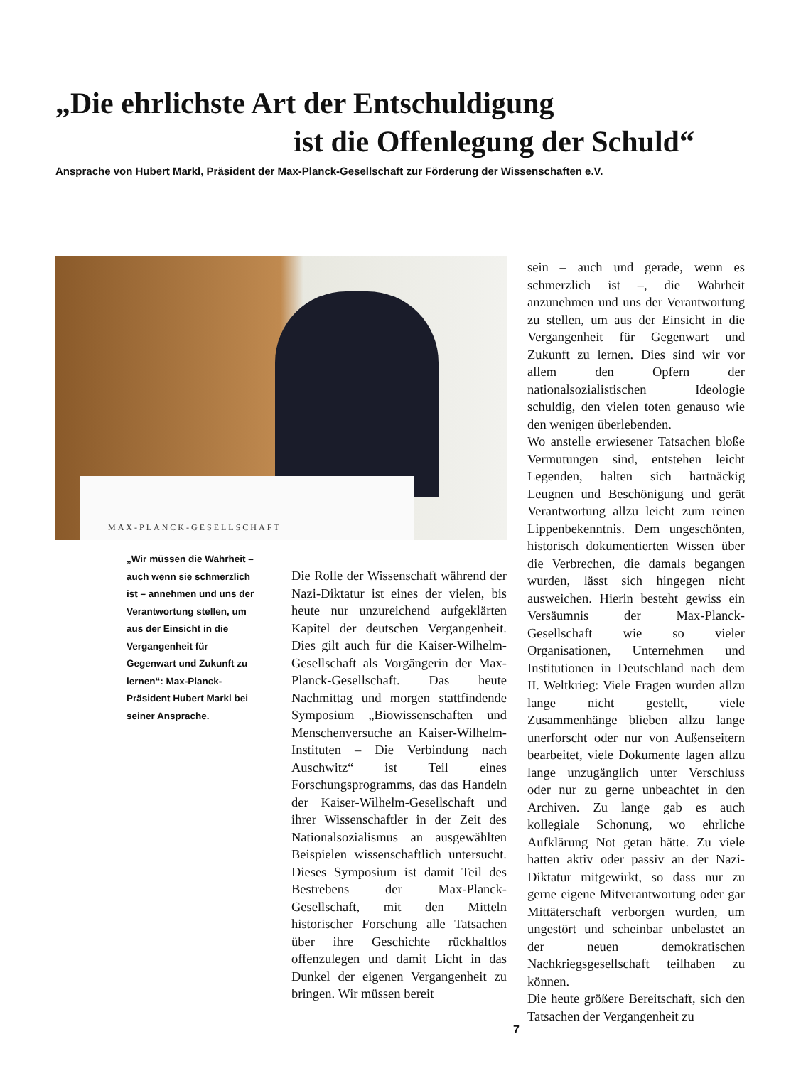„Die ehrlichste Art der Entschuldigung
ist die Offenlegung der Schuld“
Ansprache von Hubert Markl, Präsident der Max-Planck-Gesellschaft zur Förderung der Wissenschaften e.V.
MAX-PLANCK-GESELLSCHAFT
„Wir müssen die Wahrheit – auch wenn sie schmerzlich ist – annehmen und uns der Verantwortung stellen, um aus der Einsicht in die Vergangenheit für Gegenwart und Zukunft zu lernen“: Max-Planck-Präsident Hubert Markl bei seiner Ansprache.
Die Rolle der Wissenschaft während der Nazi-Diktatur ist eines der vielen, bis heute nur unzureichend aufgeklärten Kapitel der deutschen Vergangenheit. Dies gilt auch für die Kaiser-Wilhelm-Gesellschaft als Vorgängerin der Max-Planck-Gesellschaft. Das heute Nachmittag und morgen stattfindende Symposium „Biowissenschaften und Menschenversuche an Kaiser-Wilhelm-Instituten – Die Verbindung nach Auschwitz“ ist Teil eines Forschungsprogramms, das das Handeln der Kaiser-Wilhelm-Gesellschaft und ihrer Wissenschaftler in der Zeit des Nationalsozialismus an ausgewählten Beispielen wissenschaftlich untersucht. Dieses Symposium ist damit Teil des Bestrebens der Max-Planck-Gesellschaft, mit den Mitteln historischer Forschung alle Tatsachen über ihre Geschichte rückhaltlos offenzulegen und damit Licht in das Dunkel der eigenen Vergangenheit zu bringen. Wir müssen bereit
sein – auch und gerade, wenn es schmerzlich ist –, die Wahrheit anzunehmen und uns der Verantwortung zu stellen, um aus der Einsicht in die Vergangenheit für Gegenwart und Zukunft zu lernen. Dies sind wir vor allem den Opfern der nationalsozialistischen Ideologie schuldig, den vielen toten genauso wie den wenigen überlebenden.
Wo anstelle erwiesener Tatsachen bloße Vermutungen sind, entstehen leicht Legenden, halten sich hartnäckig Leugnen und Beschönigung und gerät Verantwortung allzu leicht zum reinen Lippenbekenntnis. Dem ungeschönten, historisch dokumentierten Wissen über die Verbrechen, die damals begangen wurden, lässt sich hingegen nicht ausweichen. Hierin besteht gewiss ein Versäumnis der Max-Planck-Gesellschaft wie so vieler Organisationen, Unternehmen und Institutionen in Deutschland nach dem II. Weltkrieg: Viele Fragen wurden allzu lange nicht gestellt, viele Zusammenhänge blieben allzu lange unerforscht oder nur von Außenseitern bearbeitet, viele Dokumente lagen allzu lange unzugänglich unter Verschluss oder nur zu gerne unbeachtet in den Archiven. Zu lange gab es auch kollegiale Schonung, wo ehrliche Aufklärung Not getan hätte. Zu viele hatten aktiv oder passiv an der Nazi-Diktatur mitgewirkt, so dass nur zu gerne eigene Mitverantwortung oder gar Mittäterschaft verborgen wurden, um ungestört und scheinbar unbelastet an der neuen demokratischen Nachkriegsgesellschaft teilhaben zu können.
Die heute größere Bereitschaft, sich den Tatsachen der Vergangenheit zu
7